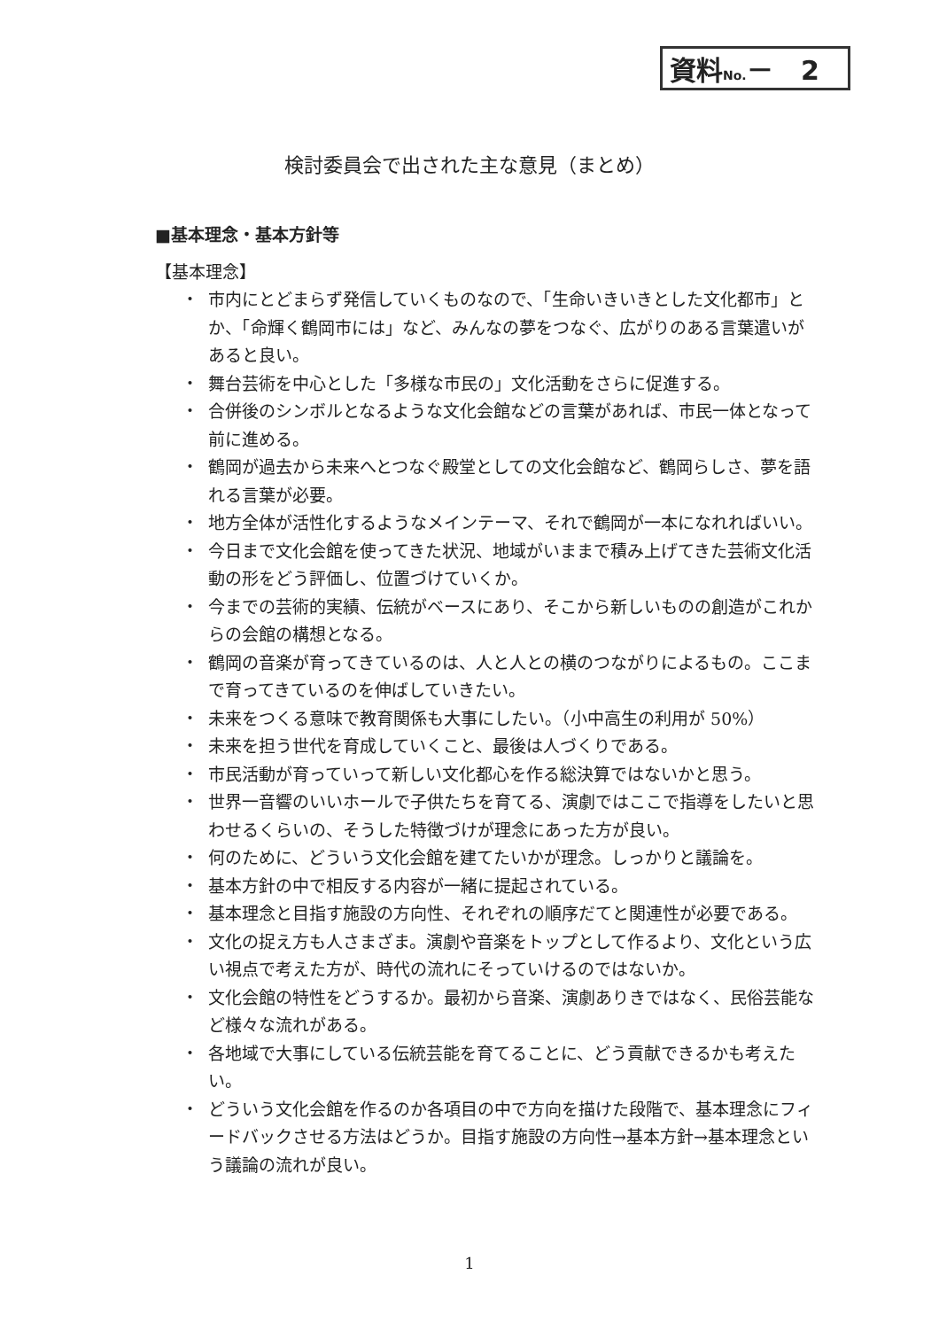資料No.－ 2
検討委員会で出された主な意見（まとめ）
■基本理念・基本方針等
【基本理念】
・ 市内にとどまらず発信していくものなので、「生命いきいきとした文化都市」とか、「命輝く鶴岡市には」など、みんなの夢をつなぐ、広がりのある言葉遣いがあると良い。
・ 舞台芸術を中心とした「多様な市民の」文化活動をさらに促進する。
・ 合併後のシンボルとなるような文化会館などの言葉があれば、市民一体となって前に進める。
・ 鶴岡が過去から未来へとつなぐ殿堂としての文化会館など、鶴岡らしさ、夢を語れる言葉が必要。
・ 地方全体が活性化するようなメインテーマ、それで鶴岡が一本になれればいい。
・ 今日まで文化会館を使ってきた状況、地域がいままで積み上げてきた芸術文化活動の形をどう評価し、位置づけていくか。
・ 今までの芸術的実績、伝統がベースにあり、そこから新しいものの創造がこれからの会館の構想となる。
・ 鶴岡の音楽が育ってきているのは、人と人との横のつながりによるもの。ここまで育ってきているのを伸ばしていきたい。
・ 未来をつくる意味で教育関係も大事にしたい。（小中高生の利用が 50%）
・ 未来を担う世代を育成していくこと、最後は人づくりである。
・ 市民活動が育っていって新しい文化都心を作る総決算ではないかと思う。
・ 世界一音響のいいホールで子供たちを育てる、演劇ではここで指導をしたいと思わせるくらいの、そうした特徴づけが理念にあった方が良い。
・ 何のために、どういう文化会館を建てたいかが理念。しっかりと議論を。
・ 基本方針の中で相反する内容が一緒に提起されている。
・ 基本理念と目指す施設の方向性、それぞれの順序だてと関連性が必要である。
・ 文化の捉え方も人さまざま。演劇や音楽をトップとして作るより、文化という広い視点で考えた方が、時代の流れにそっていけるのではないか。
・ 文化会館の特性をどうするか。最初から音楽、演劇ありきではなく、民俗芸能など様々な流れがある。
・ 各地域で大事にしている伝統芸能を育てることに、どう貢献できるかも考えたい。
・ どういう文化会館を作るのか各項目の中で方向を描けた段階で、基本理念にフィードバックさせる方法はどうか。目指す施設の方向性→基本方針→基本理念という議論の流れが良い。
1